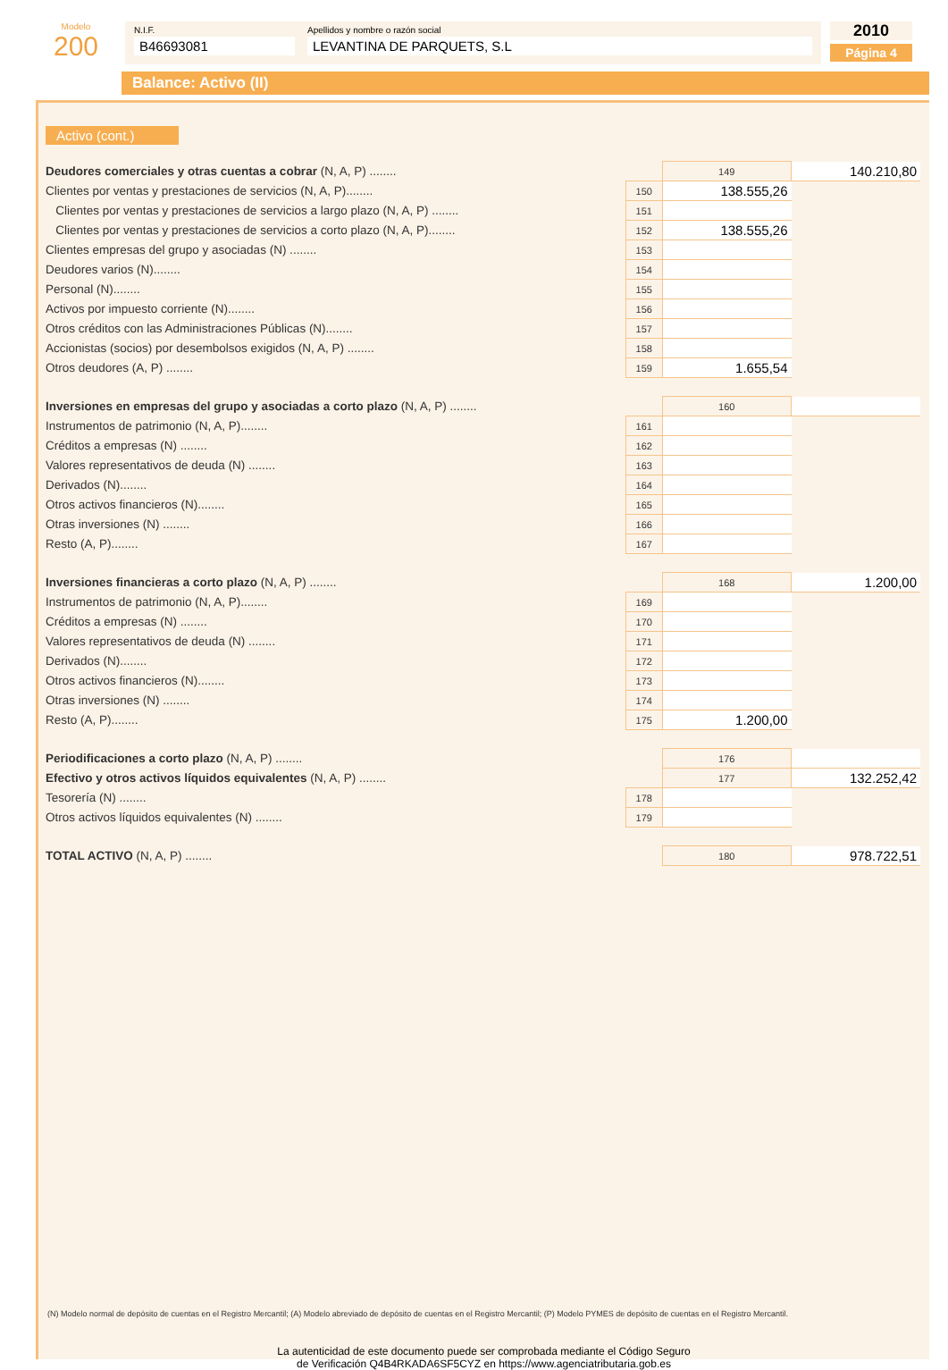Modelo
200
N.I.F.
B46693081
Apellidos y nombre o razón social
LEVANTINA DE PARQUETS, S.L
2010
Página 4
Balance: Activo (II)
Activo (cont.)
| Deudores comerciales y otras cuentas a cobrar (N, A, P) ........ | | 149 | 140.210,80 |
| Clientes por ventas y prestaciones de servicios (N, A, P)........ | 150 | 138.555,26 | |
| Clientes por ventas y prestaciones de servicios a largo plazo (N, A, P) ........ | 151 | | |
| Clientes por ventas y prestaciones de servicios a corto plazo (N, A, P)........ | 152 | 138.555,26 | |
| Clientes empresas del grupo y asociadas (N) ........ | 153 | | |
| Deudores varios (N)........ | 154 | | |
| Personal (N)........ | 155 | | |
| Activos por impuesto corriente (N)........ | 156 | | |
| Otros créditos con las Administraciones Públicas (N)........ | 157 | | |
| Accionistas (socios) por desembolsos exigidos (N, A, P) ........ | 158 | | |
| Otros deudores (A, P) ........ | 159 | 1.655,54 | |
| Inversiones en empresas del grupo y asociadas a corto plazo (N, A, P) ........ | | 160 | |
| Instrumentos de patrimonio (N, A, P)........ | 161 | | |
| Créditos a empresas (N) ........ | 162 | | |
| Valores representativos de deuda (N) ........ | 163 | | |
| Derivados (N)........ | 164 | | |
| Otros activos financieros (N)........ | 165 | | |
| Otras inversiones (N) ........ | 166 | | |
| Resto (A, P)........ | 167 | | |
| Inversiones financieras a corto plazo (N, A, P) ........ | | 168 | 1.200,00 |
| Instrumentos de patrimonio (N, A, P)........ | 169 | | |
| Créditos a empresas (N) ........ | 170 | | |
| Valores representativos de deuda (N) ........ | 171 | | |
| Derivados (N)........ | 172 | | |
| Otros activos financieros (N)........ | 173 | | |
| Otras inversiones (N) ........ | 174 | | |
| Resto (A, P)........ | 175 | 1.200,00 | |
| Periodificaciones a corto plazo (N, A, P) ........ | | 176 | |
| Efectivo y otros activos líquidos equivalentes (N, A, P) ........ | | 177 | 132.252,42 |
| Tesorería (N) ........ | 178 | | |
| Otros activos líquidos equivalentes (N) ........ | 179 | | |
| TOTAL ACTIVO (N, A, P) ........ | | 180 | 978.722,51 |
(N) Modelo normal de depósito de cuentas en el Registro Mercantil; (A) Modelo abreviado de depósito de cuentas en el Registro Mercantil; (P) Modelo PYMES de depósito de cuentas en el Registro Mercantil.
La autenticidad de este documento puede ser comprobada mediante el Código Seguro
de Verificación Q4B4RKADA6SF5CYZ en https://www.agenciatributaria.gob.es